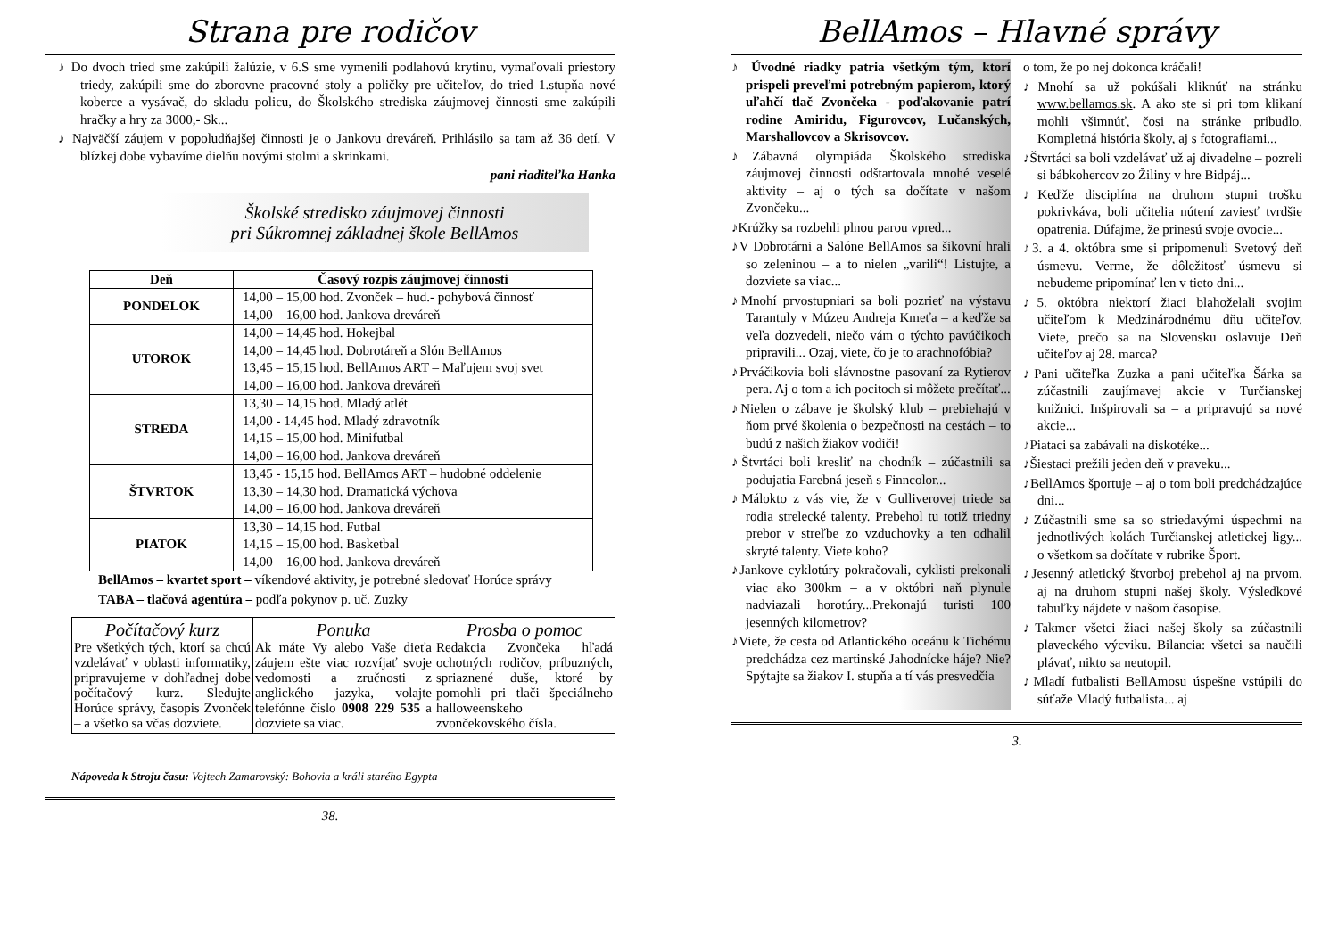Strana pre rodičov
♪ Do dvoch tried sme zakúpili žalúzie, v 6.S sme vymenili podlahovú krytinu, vymaľovali priestory triedy, zakúpili sme do zborovne pracovné stoly a poličky pre učiteľov, do tried 1.stupňa nové koberce a vysávač, do skladu policu, do Školského strediska záujmovej činnosti sme zakúpili hračky a hry za 3000,- Sk...
♪ Najväčší záujem v popoludňajšej činnosti je o Jankovu dreváreň. Prihlásilo sa tam až 36 detí. V blízkej dobe vybavíme dielňu novými stolmi a skrinkami.
pani riaditeľka Hanka
Školské stredisko záujmovej činnosti
pri Súkromnej základnej škole BellAmos
| Deň | Časový rozpis záujmovej činnosti |
| --- | --- |
| PONDELOK | 14,00 – 15,00 hod. Zvonček – hud.- pohybová činnosť 14,00 – 16,00 hod. Jankova dreváreň |
| UTOROK | 14,00 – 14,45 hod. Hokejbal 14,00 – 14,45 hod. Dobrotáreň a Slón BellAmos 13,45 – 15,15 hod. BellAmos ART – Maľujem svoj svet 14,00 – 16,00 hod. Jankova dreváreň |
| STREDA | 13,30 – 14,15 hod. Mladý atlét 14,00 - 14,45 hod. Mladý zdravotník 14,15 – 15,00 hod. Minifutbal 14,00 – 16,00 hod. Jankova dreváreň |
| ŠTVRTOK | 13,45 - 15,15 hod. BellAmos ART – hudobné oddelenie 13,30 – 14,30 hod. Dramatická výchova 14,00 – 16,00 hod. Jankova dreváreň |
| PIATOK | 13,30 – 14,15 hod. Futbal 14,15 – 15,00 hod. Basketbal 14,00 – 16,00 hod. Jankova dreváreň |
BellAmos – kvartet sport – víkendové aktivity, je potrebné sledovať Horúce správy
TABA – tlačová agentúra – podľa pokynov p. uč. Zuzky
| Počítačový kurz Pre všetkých tých, ktorí sa chcú vzdelávať v oblasti informatiky, pripravujeme v dohľadnej dobe počítačový kurz. Sledujte Horúce správy, časopis Zvonček – a všetko sa včas dozviete. | Ponuka Ak máte Vy alebo Vaše dieťa záujem ešte viac rozvíjať svoje vedomosti a zručnosti z anglického jazyka, volajte telefónne číslo 0908 229 535 a dozviete sa viac. | Prosba o pomoc Redakcia Zvončeka hľadá ochotných rodičov, príbuzných, spriaznené duše, ktoré by pomohli pri tlači špeciálneho halloweenskeho zvončekovského čísla. |
Nápoveda k Stroju času: Vojtech Zamarovský: Bohovia a králi starého Egypta
38.
BellAmos – Hlavné správy
♪ Úvodné riadky patria všetkým tým, ktorí prispeli preveľmi potrebným papierom, ktorý uľahčí tlač Zvončeka - poďakovanie patrí rodine Amiridu, Figurovcov, Lučanských, Marshallovcov a Skrisovcov.
♪Zábavná olympiáda Školského strediska záujmovej činnosti odštartovala mnohé veselé aktivity – aj o tých sa dočítate v našom Zvončeku...
♪Krúžky sa rozbehli plnou parou vpred...
♪V Dobrotárni a Salóne BellAmos sa šikovní hrali so zeleninou – a to nielen „varili“! Listujte, a dozviete sa viac...
♪Mnohí prvostupniari sa boli pozrieť na výstavu Tarantuly v Múzeu Andreja Kmeťa – a keďže sa veľa dozvedeli, niečo vám o týchto pavúčikoch pripravili... Ozaj, viete, čo je to arachnofóbia?
♪Prváčikovia boli slávnostne pasovaní za Rytierov pera. Aj o tom a ich pocitoch si môžete prečítať...
♪Nielen o zábave je školský klub – prebiehajú v ňom prvé školenia o bezpečnosti na cestách – to budú z našich žiakov vodiči!
♪Štvrtáci boli kresliť na chodník – zúčastnili sa podujatia Farebná jeseň s Finncolor...
♪Málokto z vás vie, že v Gulliverovej triede sa rodia strelecké talenty. Prebehol tu totiž triedny prebor v streľbe zo vzduchovky a ten odhalil skryté talenty. Viete koho?
♪Jankove cyklotúry pokračovali, cyklisti prekonali viac ako 300km – a v októbri naň plynule nadviazali horotúry...Prekonajú turisti 100 jesenných kilometrov?
♪Viete, že cesta od Atlantického oceánu k Tichému predchádza cez martinské Jahodnícke háje? Nie? Spýtajte sa žiakov I. stupňa a tí vás presvedčia
o tom, že po nej dokonca kráčali!
♪Mnohí sa už pokúšali kliknúť na stránku www.bellamos.sk. A ako ste si pri tom klikaní mohli všimnúť, čosi na stránke pribudlo. Kompletná história školy, aj s fotografiami...
♪Štvrtáci sa boli vzdelávať už aj divadelne – pozreli si bábkohercov zo Žiliny v hre Bidpáj...
♪Keďže disciplína na druhom stupni trošku pokrivkáva, boli učitelia nútení zaviesť tvrdšie opatrenia. Dúfajme, že prinesú svoje ovocie...
♪3. a 4. októbra sme si pripomenuli Svetový deň úsmevu. Verme, že dôležitosť úsmevu si nebudeme pripomínať len v tieto dni...
♪5. októbra niektorí žiaci blahoželali svojim učiteľom k Medzinárodnému dňu učiteľov. Viete, prečo sa na Slovensku oslavuje Deň učiteľov aj 28. marca?
♪Pani učiteľka Zuzka a pani učiteľka Šárka sa zúčastnili zaujímavej akcie v Turčianskej knižnici. Inšpirovali sa – a pripravujú sa nové akcie...
♪Piataci sa zabávali na diskotéke...
♪Šiestaci prežili jeden deň v praveku...
♪BellAmos športuje – aj o tom boli predchádzajúce dni...
♪Zúčastnili sme sa so striedavými úspechmi na jednotlivých kolách Turčianskej atletickej ligy... o všetkom sa dočítate v rubrike Šport.
♪Jesenný atletický štvorboj prebehol aj na prvom, aj na druhom stupni našej školy. Výsledkové tabuľky nájdete v našom časopise.
♪Takmer všetci žiaci našej školy sa zúčastnili plaveckého výcviku. Bilancia: všetci sa naučili plávať, nikto sa neutopil.
♪Mladí futbalisti BellAmosu úspešne vstúpili do súťaže Mladý futbalista... aj
3.